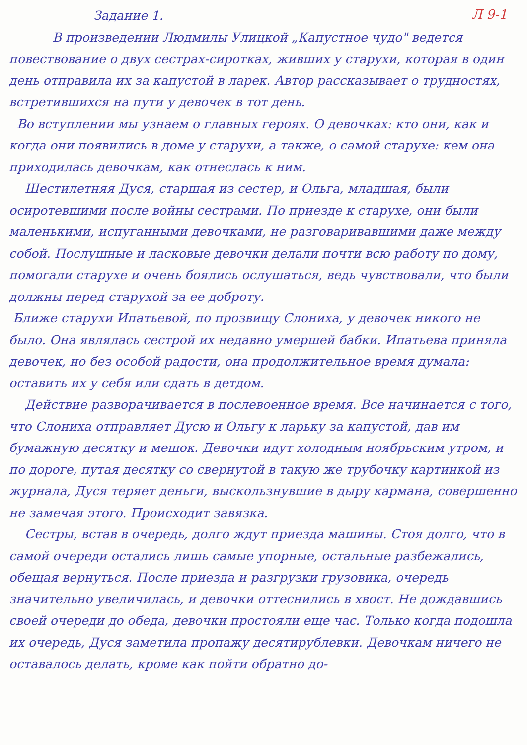Л 9-1
Задание 1.
В произведении Людмилы Улицкой „Капустное чудо" ведется повествование о двух сестрах-сиротках, живших у старухи, которая в один день отправила их за капустой в ларек. Автор рассказывает о трудностях, встретившихся на пути у девочек в тот день.
Во вступлении мы узнаем о главных героях. О девочках: кто они, как и когда они появились в доме у старухи, а также, о самой старухе: кем она приходилась девочкам, как отнеслась к ним.
Шестилетняя Дуся, старшая из сестер, и Ольга, младшая, были осиротевшими после войны сестрами. По приезде к старухе, они были маленькими, испуганными девочками, не разговаривавшими даже между собой. Послушные и ласковые девочки делали почти всю работу по дому, помогали старухе и очень боялись ослушаться, ведь чувствовали, что были должны перед старухой за ее доброту.
Ближе старухи Ипатьевой, по прозвищу Слониха, у девочек никого не было. Она являлась сестрой их недавно умершей бабки. Ипатьева приняла девочек, но без особой радости, она продолжительное время думала: оставить их у себя или сдать в детдом.
Действие разворачивается в послевоенное время. Все начинается с того, что Слониха отправляет Дусю и Ольгу к ларьку за капустой, дав им бумажную десятку и мешок. Девочки идут холодным ноябрьским утром, и по дороге, путая десятку со свернутой в такую же трубочку картинкой из журнала, Дуся теряет деньги, выскользнувшие в дыру кармана, совершенно не замечая этого. Происходит завязка.
Сестры, встав в очередь, долго ждут приезда машины. Стоя долго, что в самой очереди остались лишь самые упорные, остальные разбежались, обещая вернуться. После приезда и разгрузки грузовика, очередь значительно увеличилась, и девочки оттеснились в хвост. Не дождавшись своей очереди до обеда, девочки простояли еще час. Только когда подошла их очередь, Дуся заметила пропажу десятирублевки. Девочкам ничего не оставалось делать, кроме как пойти обратно до-